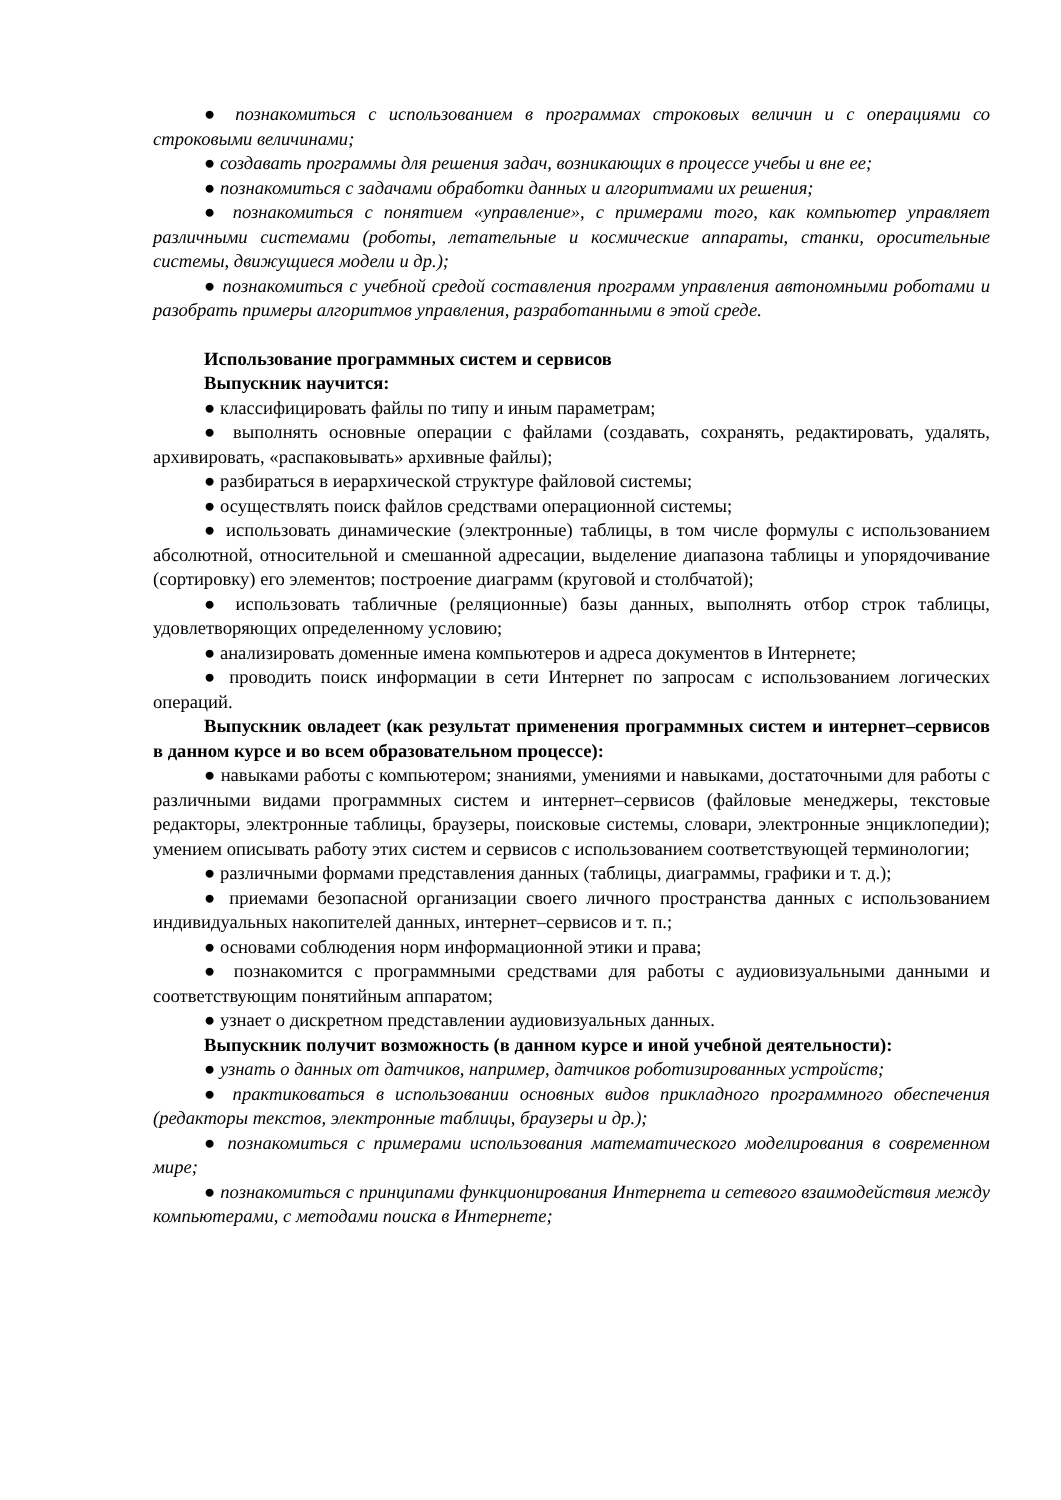● познакомиться с использованием в программах строковых величин и с операциями со строковыми величинами;
● создавать программы для решения задач, возникающих в процессе учебы и вне ее;
● познакомиться с задачами обработки данных и алгоритмами их решения;
● познакомиться с понятием «управление», с примерами того, как компьютер управляет различными системами (роботы, летательные и космические аппараты, станки, оросительные системы, движущиеся модели и др.);
● познакомиться с учебной средой составления программ управления автономными роботами и разобрать примеры алгоритмов управления, разработанными в этой среде.
Использование программных систем и сервисов
Выпускник научится:
● классифицировать файлы по типу и иным параметрам;
● выполнять основные операции с файлами (создавать, сохранять, редактировать, удалять, архивировать, «распаковывать» архивные файлы);
● разбираться в иерархической структуре файловой системы;
● осуществлять поиск файлов средствами операционной системы;
● использовать динамические (электронные) таблицы, в том числе формулы с использованием абсолютной, относительной и смешанной адресации, выделение диапазона таблицы и упорядочивание (сортировку) его элементов; построение диаграмм (круговой и столбчатой);
● использовать табличные (реляционные) базы данных, выполнять отбор строк таблицы, удовлетворяющих определенному условию;
● анализировать доменные имена компьютеров и адреса документов в Интернете;
● проводить поиск информации в сети Интернет по запросам с использованием логических операций.
Выпускник овладеет (как результат применения программных систем и интернет–сервисов в данном курсе и во всем образовательном процессе):
● навыками работы с компьютером; знаниями, умениями и навыками, достаточными для работы с различными видами программных систем и интернет–сервисов (файловые менеджеры, текстовые редакторы, электронные таблицы, браузеры, поисковые системы, словари, электронные энциклопедии); умением описывать работу этих систем и сервисов с использованием соответствующей терминологии;
● различными формами представления данных (таблицы, диаграммы, графики и т. д.);
● приемами безопасной организации своего личного пространства данных с использованием индивидуальных накопителей данных, интернет–сервисов и т. п.;
● основами соблюдения норм информационной этики и права;
● познакомится с программными средствами для работы с аудиовизуальными данными и соответствующим понятийным аппаратом;
● узнает о дискретном представлении аудиовизуальных данных.
Выпускник получит возможность (в данном курсе и иной учебной деятельности):
● узнать о данных от датчиков, например, датчиков роботизированных устройств;
● практиковаться в использовании основных видов прикладного программного обеспечения (редакторы текстов, электронные таблицы, браузеры и др.);
● познакомиться с примерами использования математического моделирования в современном мире;
● познакомиться с принципами функционирования Интернета и сетевого взаимодействия между компьютерами, с методами поиска в Интернете;